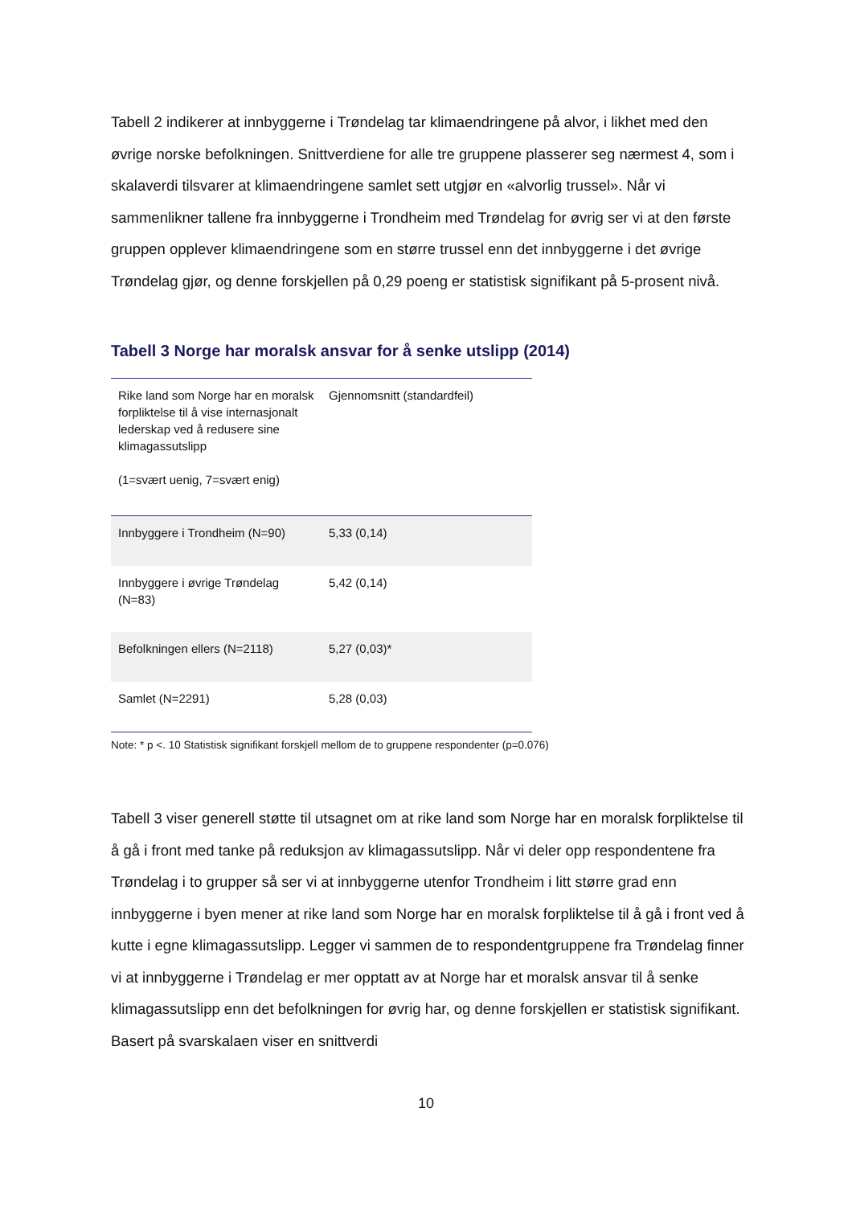Tabell 2 indikerer at innbyggerne i Trøndelag tar klimaendringene på alvor, i likhet med den øvrige norske befolkningen. Snittverdiene for alle tre gruppene plasserer seg nærmest 4, som i skalaverdi tilsvarer at klimaendringene samlet sett utgjør en «alvorlig trussel». Når vi sammenlikner tallene fra innbyggerne i Trondheim med Trøndelag for øvrig ser vi at den første gruppen opplever klimaendringene som en større trussel enn det innbyggerne i det øvrige Trøndelag gjør, og denne forskjellen på 0,29 poeng er statistisk signifikant på 5-prosent nivå.
Tabell 3 Norge har moralsk ansvar for å senke utslipp (2014)
| Rike land som Norge har en moralsk forpliktelse til å vise internasjonalt lederskap ved å redusere sine klimagassutslipp (1=svært uenig, 7=svært enig) | Gjennomsnitt (standardfeil) |
| Innbyggere i Trondheim (N=90) | 5,33 (0,14) |
| Innbyggere i øvrige Trøndelag (N=83) | 5,42 (0,14) |
| Befolkningen ellers (N=2118) | 5,27 (0,03)* |
| Samlet (N=2291) | 5,28 (0,03) |
Note: * p <. 10 Statistisk signifikant forskjell mellom de to gruppene respondenter (p=0.076)
Tabell 3 viser generell støtte til utsagnet om at rike land som Norge har en moralsk forpliktelse til å gå i front med tanke på reduksjon av klimagassutslipp. Når vi deler opp respondentene fra Trøndelag i to grupper så ser vi at innbyggerne utenfor Trondheim i litt større grad enn innbyggerne i byen mener at rike land som Norge har en moralsk forpliktelse til å gå i front ved å kutte i egne klimagassutslipp. Legger vi sammen de to respondentgruppene fra Trøndelag finner vi at innbyggerne i Trøndelag er mer opptatt av at Norge har et moralsk ansvar til å senke klimagassutslipp enn det befolkningen for øvrig har, og denne forskjellen er statistisk signifikant. Basert på svarskalaen viser en snittverdi
10